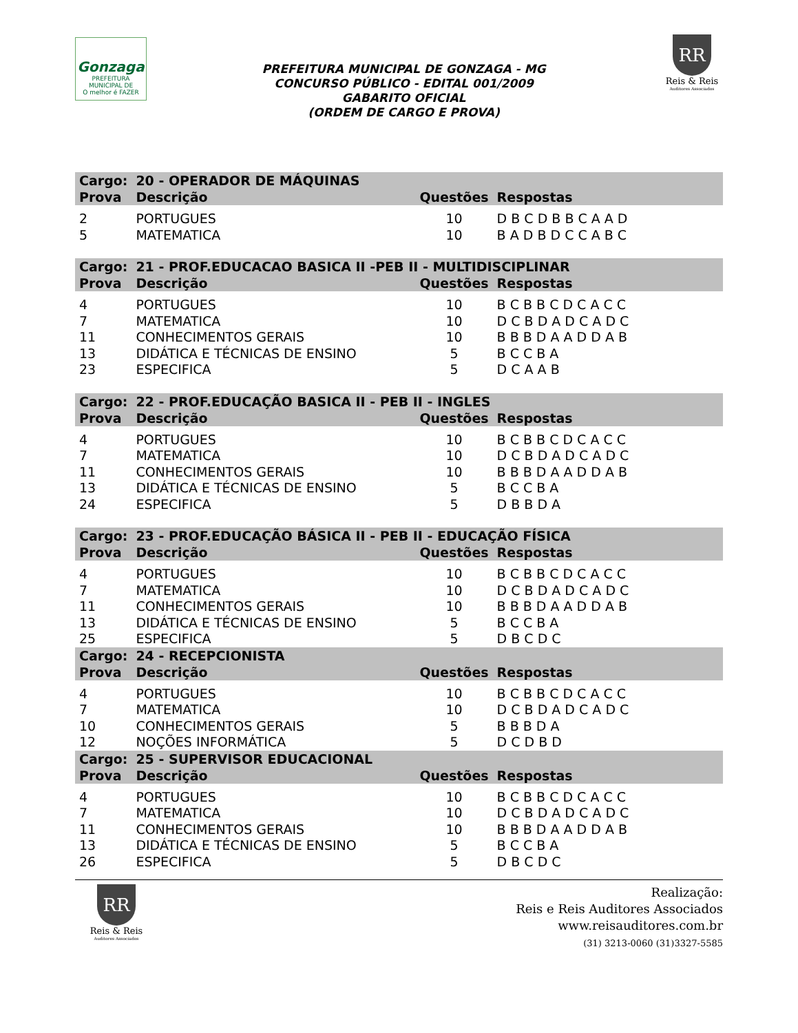Gonzaga
PREFEITURA MUNICIPAL DE
O melhor é FAZER
PREFEITURA MUNICIPAL DE GONZAGA - MG
CONCURSO PÚBLICO - EDITAL 001/2009
GABARITO OFICIAL
(ORDEM DE CARGO E PROVA)
RR
Reis & Reis
Auditores Associados
| Cargo: | 20 - OPERADOR DE MÁQUINAS | | |
| --- | --- | --- | --- |
| Prova | Descrição | Questões | Respostas |
| 2 | PORTUGUES | 10 | D B C D B B C A A D |
| 5 | MATEMATICA | 10 | B A D B D C C A B C |
| Cargo: | 21 - PROF.EDUCACAO BASICA II -PEB II - MULTIDISCIPLINAR | | |
| Prova | Descrição | Questões | Respostas |
| 4 | PORTUGUES | 10 | B C B B C D C A C C |
| 7 | MATEMATICA | 10 | D C B D A D C A D C |
| 11 | CONHECIMENTOS GERAIS | 10 | B B B D A A D D A B |
| 13 | DIDÁTICA E TÉCNICAS DE ENSINO | 5 | B C C B A |
| 23 | ESPECIFICA | 5 | D C A A B |
| Cargo: | 22 - PROF.EDUCAÇÃO BASICA II - PEB II - INGLES | | |
| Prova | Descrição | Questões | Respostas |
| 4 | PORTUGUES | 10 | B C B B C D C A C C |
| 7 | MATEMATICA | 10 | D C B D A D C A D C |
| 11 | CONHECIMENTOS GERAIS | 10 | B B B D A A D D A B |
| 13 | DIDÁTICA E TÉCNICAS DE ENSINO | 5 | B C C B A |
| 24 | ESPECIFICA | 5 | D B B D A |
| Cargo: | 23 - PROF.EDUCAÇÃO BÁSICA II - PEB II - EDUCAÇÃO FÍSICA | | |
| Prova | Descrição | Questões | Respostas |
| 4 | PORTUGUES | 10 | B C B B C D C A C C |
| 7 | MATEMATICA | 10 | D C B D A D C A D C |
| 11 | CONHECIMENTOS GERAIS | 10 | B B B D A A D D A B |
| 13 | DIDÁTICA E TÉCNICAS DE ENSINO | 5 | B C C B A |
| 25 | ESPECIFICA | 5 | D B C D C |
| Cargo: | 24 - RECEPCIONISTA | | |
| Prova | Descrição | Questões | Respostas |
| 4 | PORTUGUES | 10 | B C B B C D C A C C |
| 7 | MATEMATICA | 10 | D C B D A D C A D C |
| 10 | CONHECIMENTOS GERAIS | 5 | B B B D A |
| 12 | NOÇÕES INFORMÁTICA | 5 | D C D B D |
| Cargo: | 25 - SUPERVISOR EDUCACIONAL | | |
| Prova | Descrição | Questões | Respostas |
| 4 | PORTUGUES | 10 | B C B B C D C A C C |
| 7 | MATEMATICA | 10 | D C B D A D C A D C |
| 11 | CONHECIMENTOS GERAIS | 10 | B B B D A A D D A B |
| 13 | DIDÁTICA E TÉCNICAS DE ENSINO | 5 | B C C B A |
| 26 | ESPECIFICA | 5 | D B C D C |
RR
Reis & Reis
Auditores Associados
Realização:
Reis e Reis Auditores Associados
www.reisauditores.com.br
(31) 3213-0060 (31)3327-5585